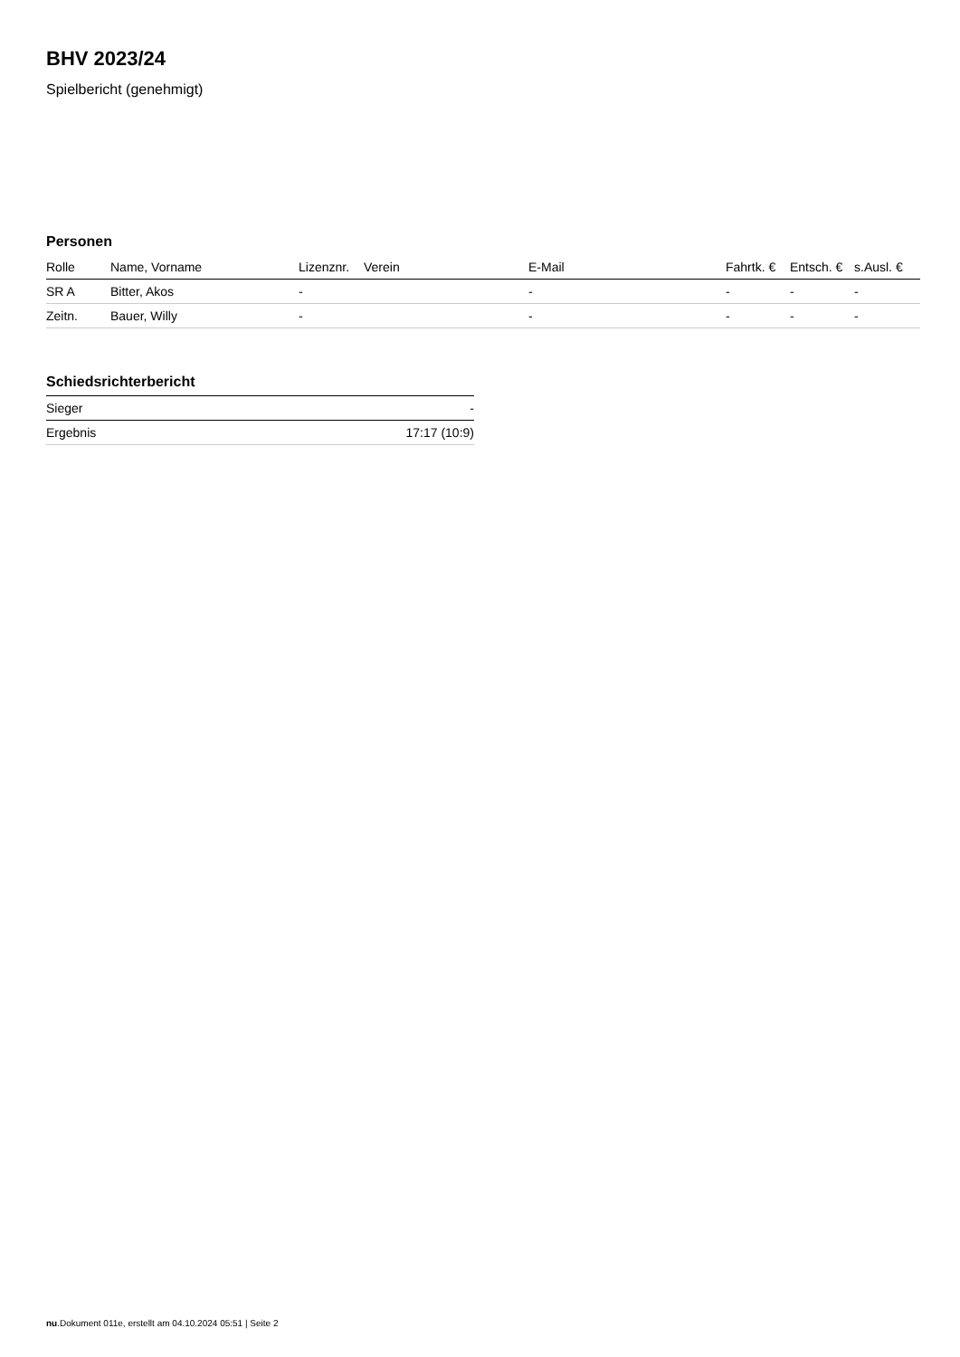BHV 2023/24
Spielbericht (genehmigt)
Personen
| Rolle | Name, Vorname | Lizenznr. | Verein | E-Mail | Fahrtk. € | Entsch. € | s.Ausl. € |
| --- | --- | --- | --- | --- | --- | --- | --- |
| SR A | Bitter, Akos | - | | - | - | - | - |
| Zeitn. | Bauer, Willy | - | | - | - | - | - |
Schiedsrichterbericht
| Sieger | - |
| Ergebnis | 17:17 (10:9) |
nu.Dokument 011e, erstellt am 04.10.2024 05:51 | Seite 2